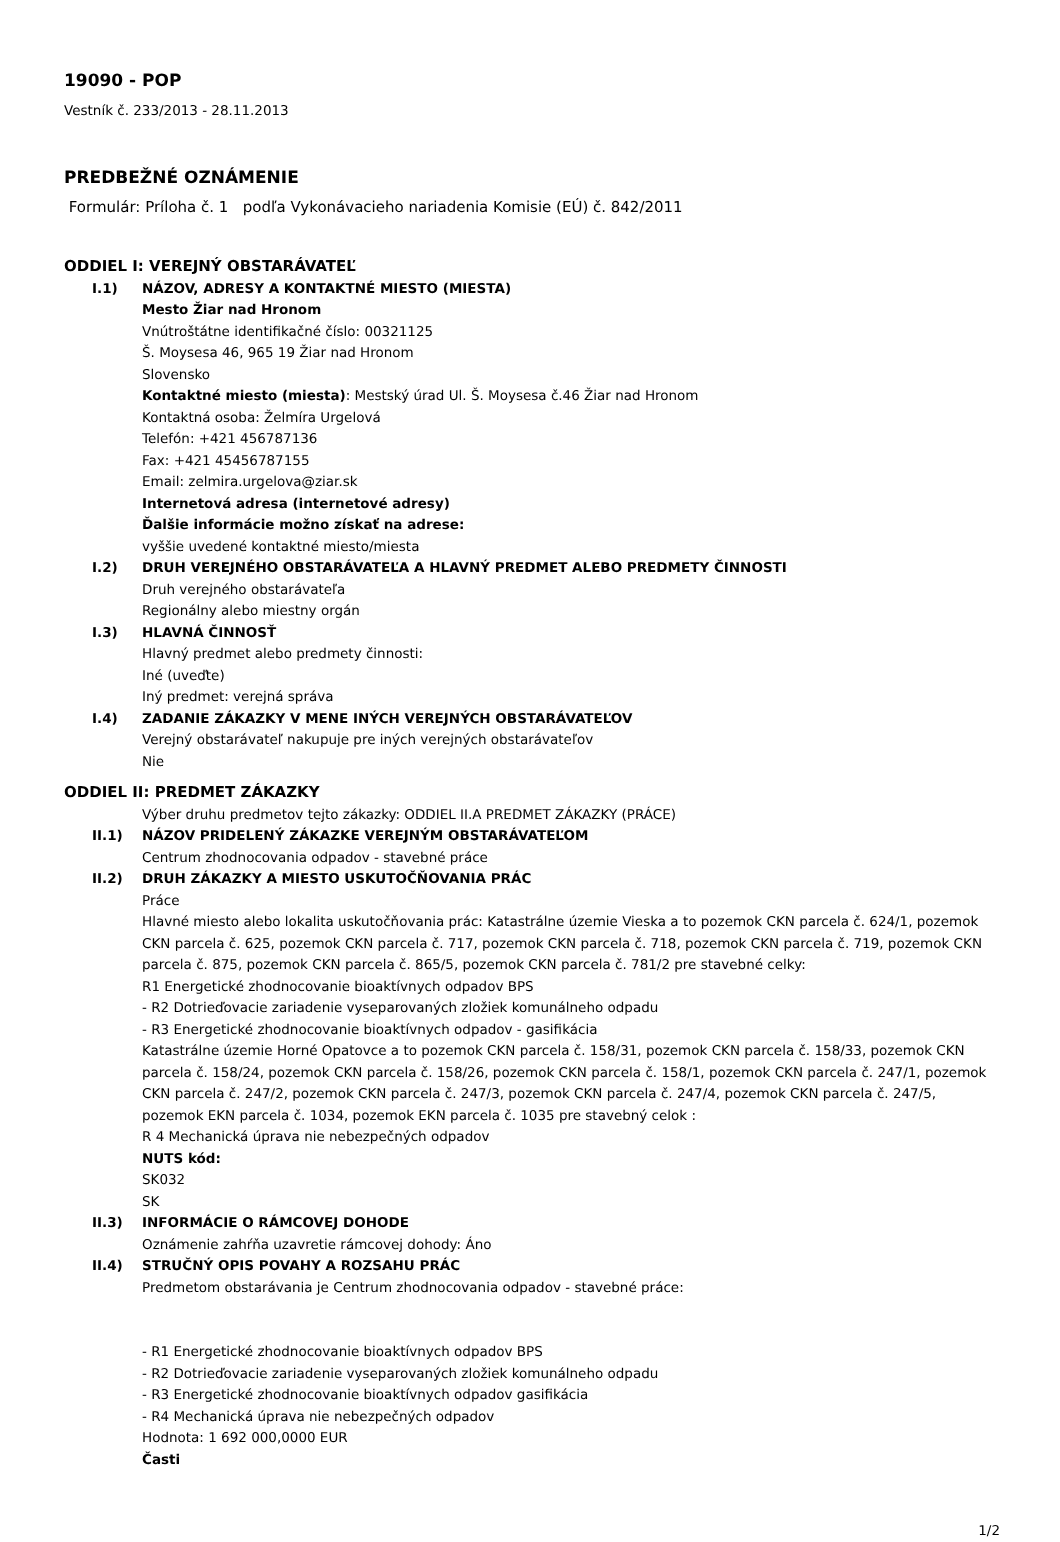19090 - POP
Vestník č. 233/2013 - 28.11.2013
PREDBEŽNÉ OZNÁMENIE
Formulár: Príloha č. 1 podľa Vykonávacieho nariadenia Komisie (EÚ) č. 842/2011
ODDIEL I: VEREJNÝ OBSTARÁVATEĽ
I.1) NÁZOV, ADRESY A KONTAKTNÉ MIESTO (MIESTA)
Mesto Žiar nad Hronom
Vnútroštátne identifikačné číslo: 00321125
Š. Moysesa 46, 965 19 Žiar nad Hronom
Slovensko
Kontaktné miesto (miesta): Mestský úrad Ul. Š. Moysesa č.46 Žiar nad Hronom
Kontaktná osoba: Želmíra Urgelová
Telefón: +421 456787136
Fax: +421 45456787155
Email: zelmira.urgelova@ziar.sk
Internetová adresa (internetové adresy)
Ďalšie informácie možno získať na adrese:
vyššie uvedené kontaktné miesto/miesta
I.2) DRUH VEREJNÉHO OBSTARÁVATEĽA A HLAVNÝ PREDMET ALEBO PREDMETY ČINNOSTI
Druh verejného obstarávateľa
Regionálny alebo miestny orgán
I.3) HLAVNÁ ČINNOSŤ
Hlavný predmet alebo predmety činnosti:
Iné (uveďte)
Iný predmet: verejná správa
I.4) ZADANIE ZÁKAZKY V MENE INÝCH VEREJNÝCH OBSTARÁVATEĽOV
Verejný obstarávateľ nakupuje pre iných verejných obstarávateľov
Nie
ODDIEL II: PREDMET ZÁKAZKY
Výber druhu predmetov tejto zákazky: ODDIEL II.A PREDMET ZÁKAZKY (PRÁCE)
II.1) NÁZOV PRIDELENÝ ZÁKAZKE VEREJNÝM OBSTARÁVATEĽOM
Centrum zhodnocovania odpadov - stavebné práce
II.2) DRUH ZÁKAZKY A MIESTO USKUTOČŇOVANIA PRÁC
Práce
Hlavné miesto alebo lokalita uskutočňovania prác: Katastrálne územie Vieska a to pozemok CKN parcela č. 624/1, pozemok CKN parcela č. 625, pozemok CKN parcela č. 717, pozemok CKN parcela č. 718, pozemok CKN parcela č. 719, pozemok CKN parcela č. 875, pozemok CKN parcela č. 865/5, pozemok CKN parcela č. 781/2 pre stavebné celky:
R1 Energetické zhodnocovanie bioaktívnych odpadov BPS
- R2 Dotrieďovacie zariadenie vyseparovaných zložiek komunálneho odpadu
- R3 Energetické zhodnocovanie bioaktívnych odpadov - gasifikácia
Katastrálne územie Horné Opatovce a to pozemok CKN parcela č. 158/31, pozemok CKN parcela č. 158/33, pozemok CKN parcela č. 158/24, pozemok CKN parcela č. 158/26, pozemok CKN parcela č. 158/1, pozemok CKN parcela č. 247/1, pozemok CKN parcela č. 247/2, pozemok CKN parcela č. 247/3, pozemok CKN parcela č. 247/4, pozemok CKN parcela č. 247/5, pozemok EKN parcela č. 1034, pozemok EKN parcela č. 1035 pre stavebný celok :
R 4 Mechanická úprava nie nebezpečných odpadov
NUTS kód:
SK032
SK
II.3) INFORMÁCIE O RÁMCOVEJ DOHODE
Oznámenie zahŕňa uzavretie rámcovej dohody: Áno
II.4) STRUČNÝ OPIS POVAHY A ROZSAHU PRÁC
Predmetom obstarávania je Centrum zhodnocovania odpadov - stavebné práce:
- R1 Energetické zhodnocovanie bioaktívnych odpadov BPS
- R2 Dotrieďovacie zariadenie vyseparovaných zložiek komunálneho odpadu
- R3 Energetické zhodnocovanie bioaktívnych odpadov gasifikácia
- R4 Mechanická úprava nie nebezpečných odpadov
Hodnota: 1 692 000,0000 EUR
Časti
1/2